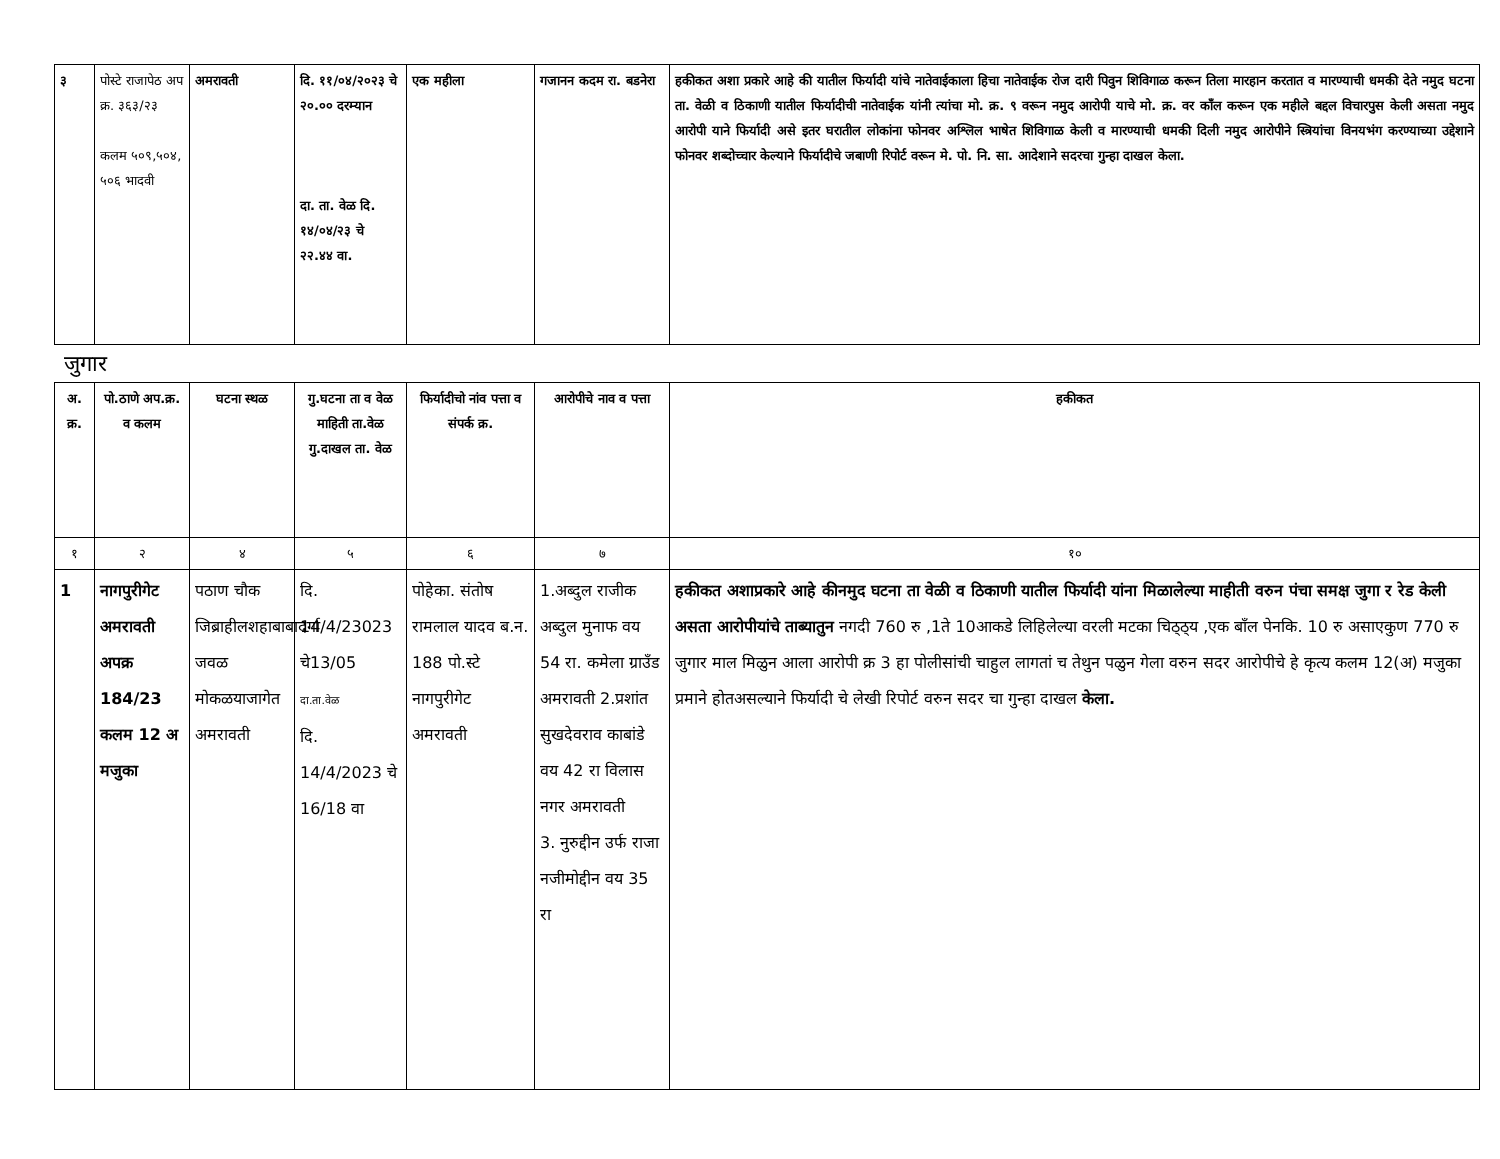| ३ | पोस्टे राजापेठ अप क्र. ३६३/२३ कलम ५०९,५०४, ५०६ भादवी | अमरावती | दि. ११/०४/२०२३ चे २०.०० दरम्यान दा. ता. वेळ दि. १४/०४/२३ चे २२.४४ वा. | एक महीला | गजानन कदम रा. बडनेरा | हकीकत अशा प्रकारे आहे की यातील फिर्यादी यांचे नातेवाईकाला हिचा नातेवाईक रोज दारी पिवुन शिविगाळ करून तिला मारहान करतात व मारण्याची धमकी देते नमुद घटना ता. वेळी व ठिकाणी यातील फिर्यादीची नातेवाईक यांनी त्यांचा मो. क्र. ९ वरून नमुद आरोपी याचे मो. क्र. वर कॉंल करून एक महीले बद्दल विचारपुस केली असता नमुद आरोपी याने फिर्यादी असे इतर घरातील लोकांना फोनवर अश्लिल भाषेत शिविगाळ केली व मारण्याची धमकी दिली नमुद आरोपीने स्त्रियांचा विनयभंग करण्याच्या उद्देशाने फोनवर शब्दोच्चार केल्याने फिर्यादीचे जबाणी रिपोर्ट वरून मे. पो. नि. सा. आदेशाने सदरचा गुन्हा दाखल केला. |
जुगार
| अ. क्र. | पो.ठाणे अप.क्र. व कलम | घटना स्थळ | गु.घटना ता व वेळ माहिती ता.वेळ गु.दाखल ता. वेळ | फिर्यादीचो नांव पत्ता व संपर्क क्र. | आरोपीचे नाव व पत्ता | हकीकत |
| --- | --- | --- | --- | --- | --- | --- |
| १ | २ | ४ | ५ | ६ | ७ | १० |
| 1 | नागपुरीगेट अमरावती अपक्र 184/23 कलम 12 अ मजुका | पठाण चौक जिब्राहीलशहाबाबादर्गा जवळ मोकळयाजागेत अमरावती | दि. 14/4/23023 चे13/05 दा.ता.वेळ दि. 14/4/2023 चे 16/18 वा | पोहेका. संतोष रामलाल यादव ब.न. 188 पो.स्टे नागपुरीगेट अमरावती | 1.अब्दुल राजीक अब्दुल मुनाफ वय 54 रा. कमेला ग्राउँड अमरावती 2.प्रशांत सुखदेवराव काबांडे वय 42 रा विलास नगर अमरावती 3. नुरुद्दीन उर्फ राजा नजीमोद्दीन वय 35 रा | हकीकत अशाप्रकारे आहे कीनमुद घटना ता वेळी व ठिकाणी यातील फिर्यादी यांना मिळालेल्या माहीती वरुन पंचा समक्ष जुगा र रेड केली असता आरोपीयांचे ताब्यातुन नगदी 760 रु ,1ते 10आकडे लिहिलेल्या वरली मटका चिठ्ठ्य ,एक बॉंल पेनकि. 10 रु असाएकुण 770 रु जुगार माल मिळुन आला आरोपी क्र 3 हा पोलीसांची चाहुल लागतां च तेथुन पळुन गेला वरुन सदर आरोपीचे हे कृत्य कलम 12(अ) मजुका प्रमाने होतअसल्याने फिर्यादी चे लेखी रिपोर्ट वरुन सदर चा गुन्हा दाखल केला. |